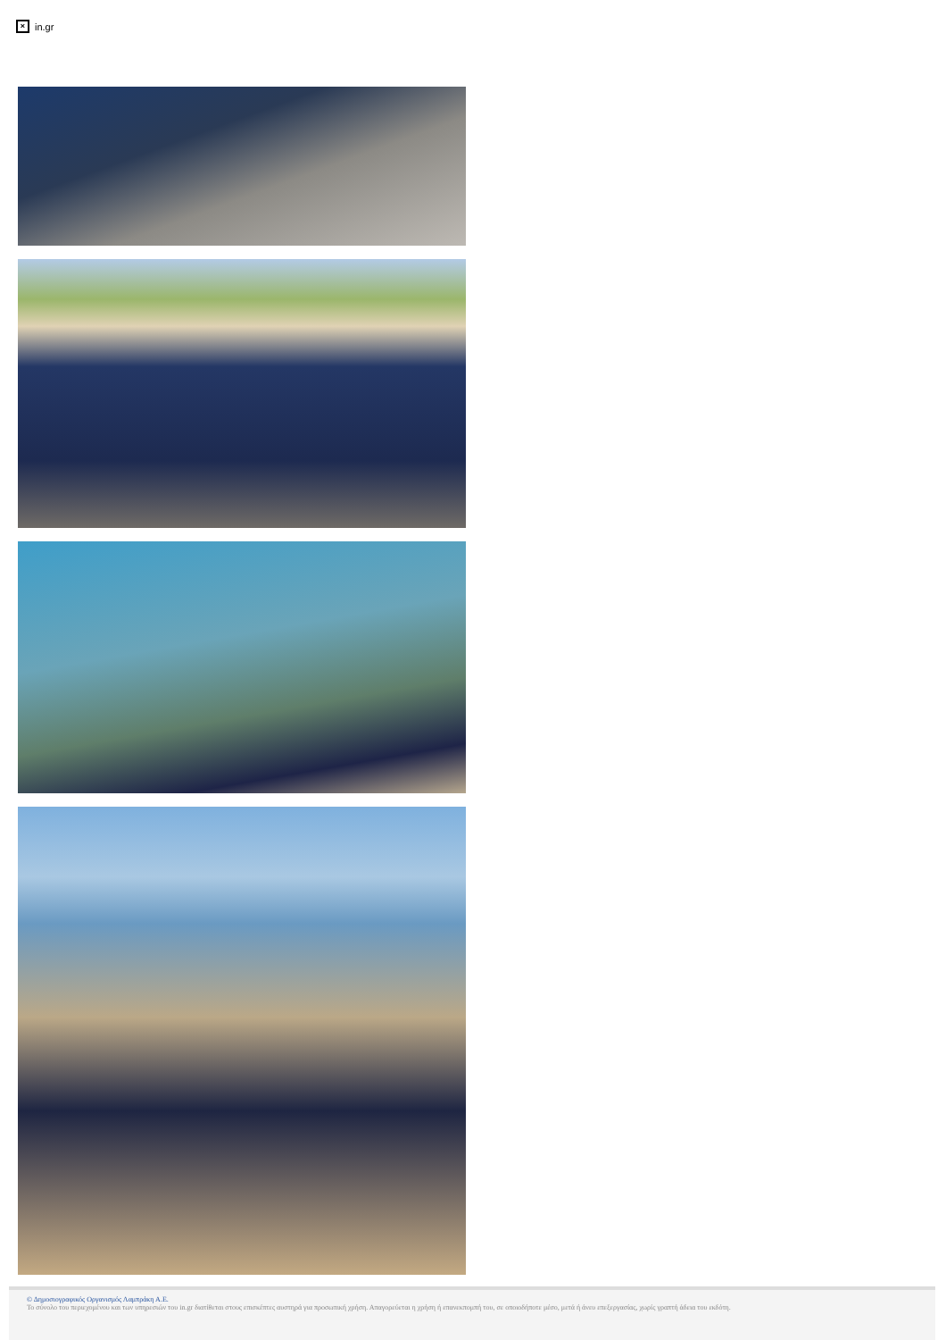× in.gr
© Δημοσιογραφικός Οργανισμός Λαμπράκη Α.Ε.
Το σύνολο του περιεχομένου και των υπηρεσιών του in.gr διατίθεται στους επισκέπτες αυστηρά για προσωπική χρήση. Απαγορεύεται η χρήση ή επανεκπομπή του, σε οποιοδήποτε μέσο, μετά ή άνευ επεξεργασίας, χωρίς γραπτή άδεια του εκδότη.